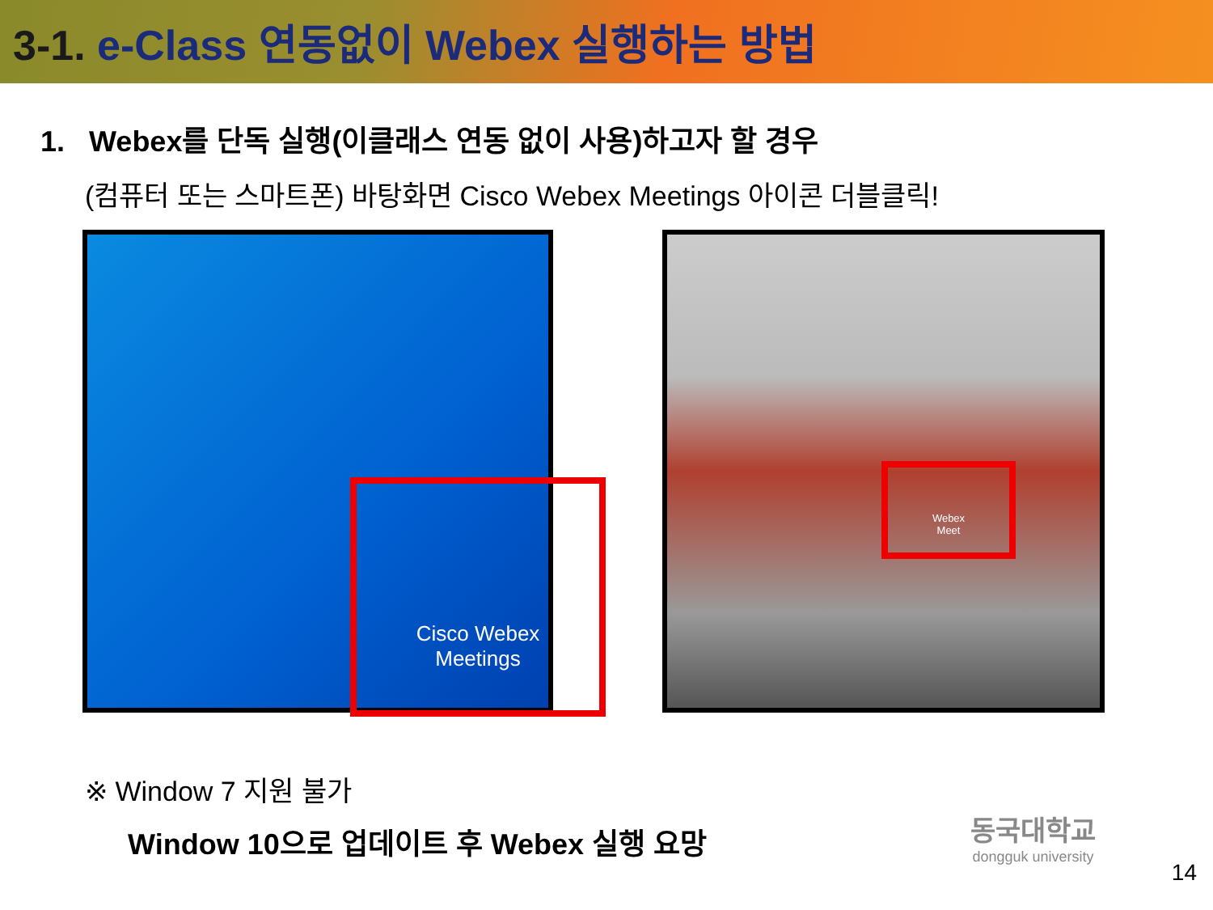3-1. e-Class 연동없이 Webex 실행하는 방법
1. Webex를 단독 실행(이클래스 연동 없이 사용)하고자 할 경우
(컴퓨터 또는 스마트폰) 바탕화면 Cisco Webex Meetings 아이콘 더블클릭!
Cisco Webex
Meetings
Webex
Meet
※ Window 7 지원 불가
Window 10으로 업데이트 후 Webex 실행 요망
동국대학교
dongguk university
14